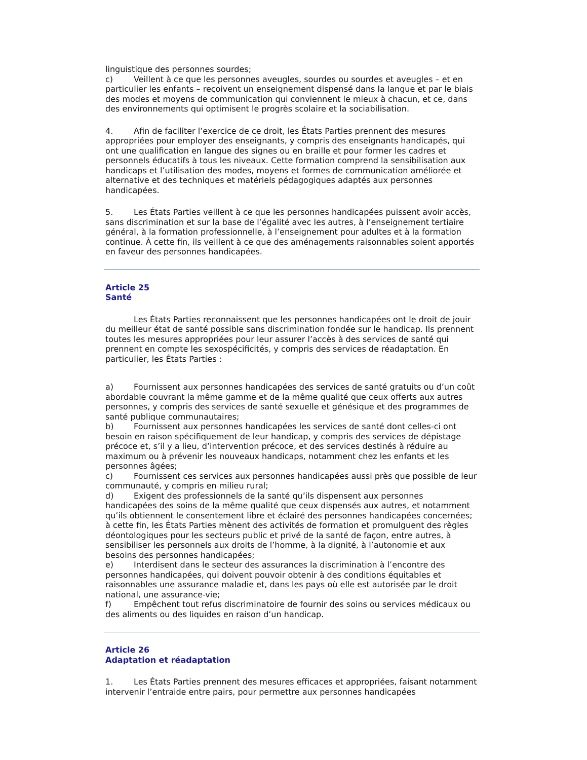linguistique des personnes sourdes;
c) Veillent à ce que les personnes aveugles, sourdes ou sourdes et aveugles – et en particulier les enfants – reçoivent un enseignement dispensé dans la langue et par le biais des modes et moyens de communication qui conviennent le mieux à chacun, et ce, dans des environnements qui optimisent le progrès scolaire et la sociabilisation.
4. Afin de faciliter l’exercice de ce droit, les États Parties prennent des mesures appropriées pour employer des enseignants, y compris des enseignants handicapés, qui ont une qualification en langue des signes ou en braille et pour former les cadres et personnels éducatifs à tous les niveaux. Cette formation comprend la sensibilisation aux handicaps et l’utilisation des modes, moyens et formes de communication améliorée et alternative et des techniques et matériels pédagogiques adaptés aux personnes handicapées.
5. Les États Parties veillent à ce que les personnes handicapées puissent avoir accès, sans discrimination et sur la base de l’égalité avec les autres, à l’enseignement tertiaire général, à la formation professionnelle, à l’enseignement pour adultes et à la formation continue. À cette fin, ils veillent à ce que des aménagements raisonnables soient apportés en faveur des personnes handicapées.
Article 25
Santé
Les États Parties reconnaissent que les personnes handicapées ont le droit de jouir du meilleur état de santé possible sans discrimination fondée sur le handicap. Ils prennent toutes les mesures appropriées pour leur assurer l’accès à des services de santé qui prennent en compte les sexospécificités, y compris des services de réadaptation. En particulier, les États Parties :
a) Fournissent aux personnes handicapées des services de santé gratuits ou d’un coût abordable couvrant la même gamme et de la même qualité que ceux offerts aux autres personnes, y compris des services de santé sexuelle et génésique et des programmes de santé publique communautaires;
b) Fournissent aux personnes handicapées les services de santé dont celles-ci ont besoin en raison spécifiquement de leur handicap, y compris des services de dépistage précoce et, s’il y a lieu, d’intervention précoce, et des services destinés à réduire au maximum ou à prévenir les nouveaux handicaps, notamment chez les enfants et les personnes âgées;
c) Fournissent ces services aux personnes handicapées aussi près que possible de leur communauté, y compris en milieu rural;
d) Exigent des professionnels de la santé qu’ils dispensent aux personnes handicapées des soins de la même qualité que ceux dispensés aux autres, et notamment qu’ils obtiennent le consentement libre et éclairé des personnes handicapées concernées; à cette fin, les États Parties mènent des activités de formation et promulguent des règles déontologiques pour les secteurs public et privé de la santé de façon, entre autres, à sensibiliser les personnels aux droits de l’homme, à la dignité, à l’autonomie et aux besoins des personnes handicapées;
e) Interdisent dans le secteur des assurances la discrimination à l’encontre des personnes handicapées, qui doivent pouvoir obtenir à des conditions équitables et raisonnables une assurance maladie et, dans les pays où elle est autorisée par le droit national, une assurance-vie;
f) Empêchent tout refus discriminatoire de fournir des soins ou services médicaux ou des aliments ou des liquides en raison d’un handicap.
Article 26
Adaptation et réadaptation
1. Les États Parties prennent des mesures efficaces et appropriées, faisant notamment intervenir l’entraide entre pairs, pour permettre aux personnes handicapées